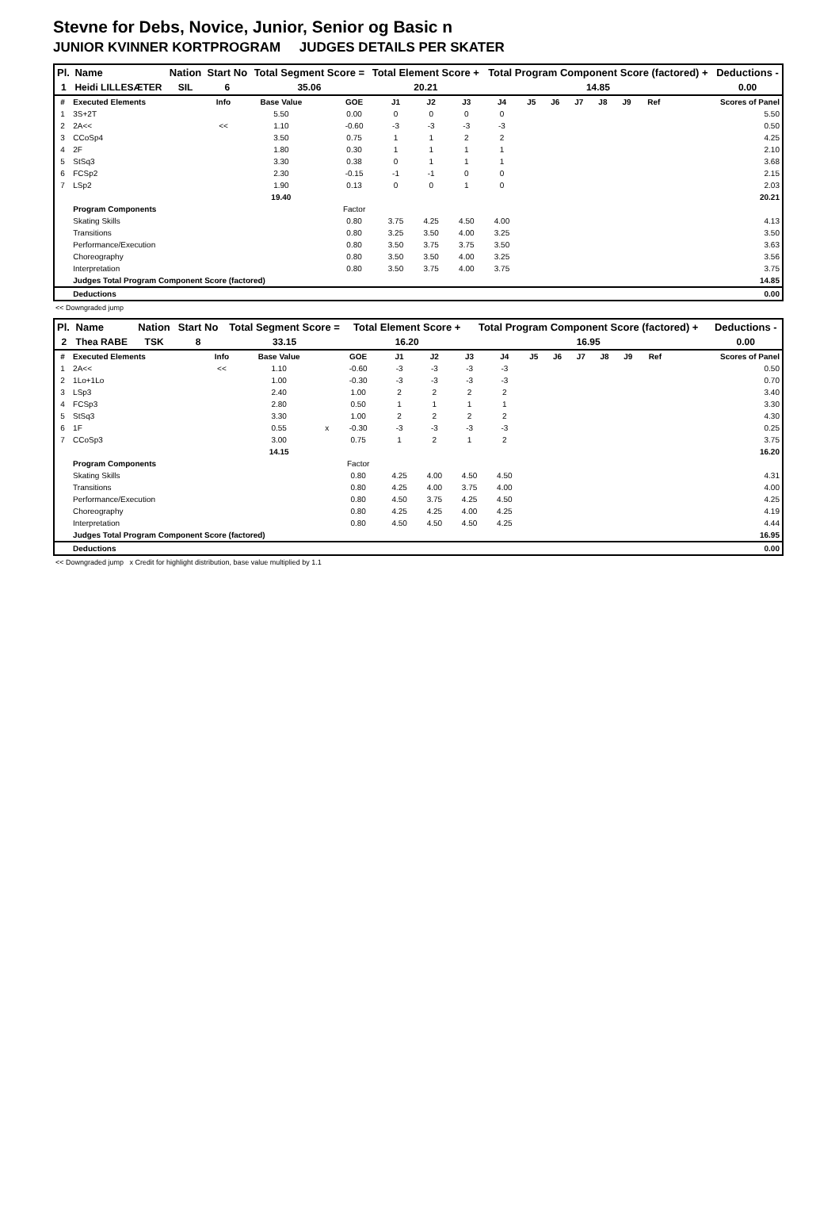Stevne for Debs, Novice, Junior, Senior og Basic n
JUNIOR KVINNER KORTPROGRAM JUDGES DETAILS PER SKATER
| Pl. | Name | Nation | Start No | Total Segment Score = | Total Element Score + | Total Program Component Score (factored) + | Deductions - |
| --- | --- | --- | --- | --- | --- | --- | --- |
| 1 | Heidi LILLESÆTER | SIL | 6 | 35.06 | 20.21 | 14.85 | 0.00 |
| # | Executed Elements | Info | Base Value | | GOE | J1 | J2 | J3 | J4 | J5 | J6 | J7 | J8 | J9 | Ref | Scores of Panel |
| 1 | 3S+2T | | 5.50 | | 0.00 | 0 | 0 | 0 | 0 | | | | | | | 5.50 |
| 2 | 2A<< | << | 1.10 | | -0.60 | -3 | -3 | -3 | -3 | | | | | | | 0.50 |
| 3 | CCoSp4 | | 3.50 | | 0.75 | 1 | 1 | 2 | 2 | | | | | | | 4.25 |
| 4 | 2F | | 1.80 | | 0.30 | 1 | 1 | 1 | 1 | | | | | | | 2.10 |
| 5 | StSq3 | | 3.30 | | 0.38 | 0 | 1 | 1 | 1 | | | | | | | 3.68 |
| 6 | FCSp2 | | 2.30 | | -0.15 | -1 | -1 | 0 | 0 | | | | | | | 2.15 |
| 7 | LSp2 | | 1.90 | | 0.13 | 0 | 0 | 1 | 0 | | | | | | | 2.03 |
| | | | 19.40 | | | | | | | | | | | | | 20.21 |
| | Program Components | | | | Factor | | | | | | | | | | | |
| | Skating Skills | | | | 0.80 | 3.75 | 4.25 | 4.50 | 4.00 | | | | | | | 4.13 |
| | Transitions | | | | 0.80 | 3.25 | 3.50 | 4.00 | 3.25 | | | | | | | 3.50 |
| | Performance/Execution | | | | 0.80 | 3.50 | 3.75 | 3.75 | 3.50 | | | | | | | 3.63 |
| | Choreography | | | | 0.80 | 3.50 | 3.50 | 4.00 | 3.25 | | | | | | | 3.56 |
| | Interpretation | | | | 0.80 | 3.50 | 3.75 | 4.00 | 3.75 | | | | | | | 3.75 |
| | Judges Total Program Component Score (factored) | | | | | | | | | | | | | | | 14.85 |
| | Deductions | | | | | | | | | | | | | | | 0.00 |
<< Downgraded jump
| Pl. | Name | Nation | Start No | Total Segment Score = | Total Element Score + | Total Program Component Score (factored) + | Deductions - |
| --- | --- | --- | --- | --- | --- | --- | --- |
| 2 | Thea RABE | TSK | 8 | 33.15 | 16.20 | 16.95 | 0.00 |
| # | Executed Elements | Info | Base Value | | GOE | J1 | J2 | J3 | J4 | J5 | J6 | J7 | J8 | J9 | Ref | Scores of Panel |
| 1 | 2A<< | << | 1.10 | | -0.60 | -3 | -3 | -3 | -3 | | | | | | | 0.50 |
| 2 | 1Lo+1Lo | | 1.00 | | -0.30 | -3 | -3 | -3 | -3 | | | | | | | 0.70 |
| 3 | LSp3 | | 2.40 | | 1.00 | 2 | 2 | 2 | 2 | | | | | | | 3.40 |
| 4 | FCSp3 | | 2.80 | | 0.50 | 1 | 1 | 1 | 1 | | | | | | | 3.30 |
| 5 | StSq3 | | 3.30 | | 1.00 | 2 | 2 | 2 | 2 | | | | | | | 4.30 |
| 6 | 1F | | 0.55 | x | -0.30 | -3 | -3 | -3 | -3 | | | | | | | 0.25 |
| 7 | CCoSp3 | | 3.00 | | 0.75 | 1 | 2 | 1 | 2 | | | | | | | 3.75 |
| | | | 14.15 | | | | | | | | | | | | | 16.20 |
| | Program Components | | | | Factor | | | | | | | | | | | |
| | Skating Skills | | | | 0.80 | 4.25 | 4.00 | 4.50 | 4.50 | | | | | | | 4.31 |
| | Transitions | | | | 0.80 | 4.25 | 4.00 | 3.75 | 4.00 | | | | | | | 4.00 |
| | Performance/Execution | | | | 0.80 | 4.50 | 3.75 | 4.25 | 4.50 | | | | | | | 4.25 |
| | Choreography | | | | 0.80 | 4.25 | 4.25 | 4.00 | 4.25 | | | | | | | 4.19 |
| | Interpretation | | | | 0.80 | 4.50 | 4.50 | 4.50 | 4.25 | | | | | | | 4.44 |
| | Judges Total Program Component Score (factored) | | | | | | | | | | | | | | | 16.95 |
| | Deductions | | | | | | | | | | | | | | | 0.00 |
<< Downgraded jump x Credit for highlight distribution, base value multiplied by 1.1